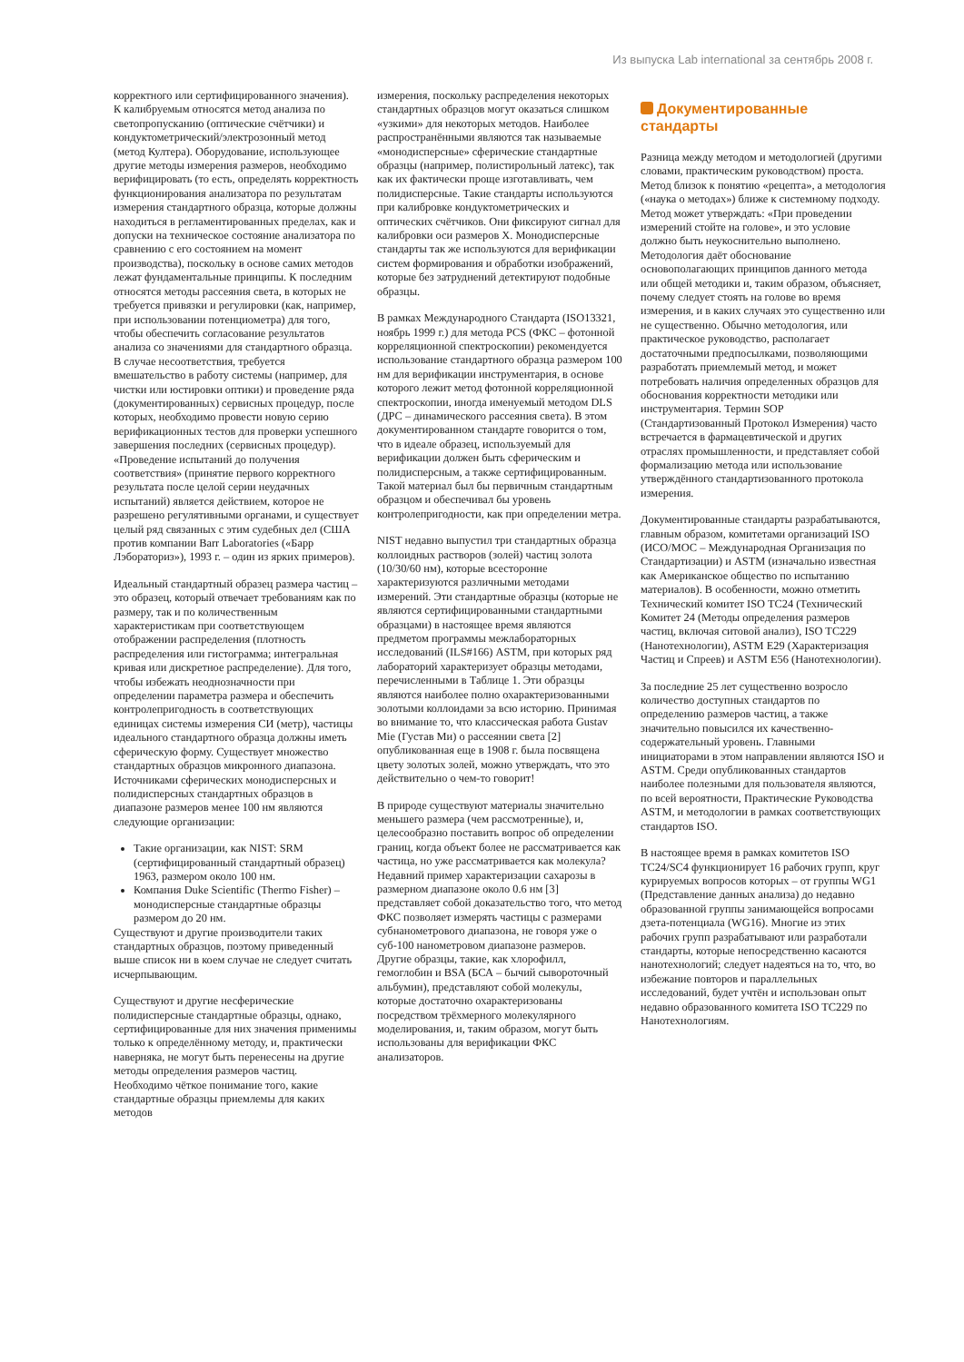Из выпуска Lab international за сентябрь 2008 г.
корректного или сертифицированного значения). К калибруемым относятся метод анализа по светопропусканию (оптические счётчики) и кондуктометрический/электрозонный метод (метод Култера). Оборудование, использующее другие методы измерения размеров, необходимо верифицировать (то есть, определять корректность функционирования анализатора по результатам измерения стандартного образца, которые должны находиться в регламентированных пределах, как и допуски на техническое состояние анализатора по сравнению с его состоянием на момент производства), поскольку в основе самих методов лежат фундаментальные принципы. К последним относятся методы рассеяния света, в которых не требуется привязки и регулировки (как, например, при использовании потенциометра) для того, чтобы обеспечить согласование результатов анализа со значениями для стандартного образца. В случае несоответствия, требуется вмешательство в работу системы (например, для чистки или юстировки оптики) и проведение ряда (документированных) сервисных процедур, после которых, необходимо провести новую серию верификационных тестов для проверки успешного завершения последних (сервисных процедур). «Проведение испытаний до получения соответствия» (принятие первого корректного результата после целой серии неудачных испытаний) является действием, которое не разрешено регулятивными органами, и существует целый ряд связанных с этим судебных дел (США против компании Barr Laboratories («Барр Лэбораториз»), 1993 г. – один из ярких примеров).
Идеальный стандартный образец размера частиц – это образец, который отвечает требованиям как по размеру, так и по количественным характеристикам при соответствующем отображении распределения (плотность распределения или гистограмма; интегральная кривая или дискретное распределение). Для того, чтобы избежать неоднозначности при определении параметра размера и обеспечить контролепригодность в соответствующих единицах системы измерения СИ (метр), частицы идеального стандартного образца должны иметь сферическую форму. Существует множество стандартных образцов микронного диапазона. Источниками сферических монодисперсных и полидисперсных стандартных образцов в диапазоне размеров менее 100 нм являются следующие организации:
Такие организации, как NIST: SRM (сертифицированный стандартный образец) 1963, размером около 100 нм.
Компания Duke Scientific (Thermo Fisher) – монодисперсные стандартные образцы размером до 20 нм.
Существуют и другие производители таких стандартных образцов, поэтому приведенный выше список ни в коем случае не следует считать исчерпывающим.
Существуют и другие несферические полидисперсные стандартные образцы, однако, сертифицированные для них значения применимы только к определённому методу, и, практически наверняка, не могут быть перенесены на другие методы определения размеров частиц. Необходимо чёткое понимание того, какие стандартные образцы приемлемы для каких методов
измерения, поскольку распределения некоторых стандартных образцов могут оказаться слишком «узкими» для некоторых методов. Наиболее распространёнными являются так называемые «монодисперсные» сферические стандартные образцы (например, полистирольный латекс), так как их фактически проще изготавливать, чем полидисперсные. Такие стандарты используются при калибровке кондуктометрических и оптических счётчиков. Они фиксируют сигнал для калибровки оси размеров X. Монодисперсные стандарты так же используются для верификации систем формирования и обработки изображений, которые без затруднений детектируют подобные образцы.
В рамках Международного Стандарта (ISO13321, ноябрь 1999 г.) для метода PCS (ФКС – фотонной корреляционной спектроскопии) рекомендуется использование стандартного образца размером 100 нм для верификации инструментария, в основе которого лежит метод фотонной корреляционной спектроскопии, иногда именуемый методом DLS (ДРС – динамического рассеяния света). В этом документированном стандарте говорится о том, что в идеале образец, используемый для верификации должен быть сферическим и полидисперсным, а также сертифицированным. Такой материал был бы первичным стандартным образцом и обеспечивал бы уровень контролепригодности, как при определении метра.
NIST недавно выпустил три стандартных образца коллоидных растворов (золей) частиц золота (10/30/60 нм), которые всесторонне характеризуются различными методами измерений. Эти стандартные образцы (которые не являются сертифицированными стандартными образцами) в настоящее время являются предметом программы межлабораторных исследований (ILS#166) ASTM, при которых ряд лабораторий характеризует образцы методами, перечисленными в Таблице 1. Эти образцы являются наиболее полно охарактеризованными золотыми коллоидами за всю историю. Принимая во внимание то, что классическая работа Gustav Mie (Густав Ми) о рассеянии света [2] опубликованная еще в 1908 г. была посвящена цвету золотых золей, можно утверждать, что это действительно о чем-то говорит!
В природе существуют материалы значительно меньшего размера (чем рассмотренные), и, целесообразно поставить вопрос об определении границ, когда объект более не рассматривается как частица, но уже рассматривается как молекула? Недавний пример характеризации сахарозы в размерном диапазоне около 0.6 нм [3] представляет собой доказательство того, что метод ФКС позволяет измерять частицы с размерами субнанометрового диапазона, не говоря уже о суб-100 нанометровом диапазоне размеров. Другие образцы, такие, как хлорофилл, гемоглобин и BSA (БСА – бычий сывороточный альбумин), представляют собой молекулы, которые достаточно охарактеризованы посредством трёхмерного молекулярного моделирования, и, таким образом, могут быть использованы для верификации ФКС анализаторов.
Документированные стандарты
Разница между методом и методологией (другими словами, практическим руководством) проста. Метод близок к понятию «рецепта», а методология («наука о методах») ближе к системному подходу. Метод может утверждать: «При проведении измерений стойте на голове», и это условие должно быть неукоснительно выполнено. Методология даёт обоснование основополагающих принципов данного метода или общей методики и, таким образом, объясняет, почему следует стоять на голове во время измерения, и в каких случаях это существенно или не существенно. Обычно методология, или практическое руководство, располагает достаточными предпосылками, позволяющими разработать приемлемый метод, и может потребовать наличия определенных образцов для обоснования корректности методики или инструментария. Термин SOP (Стандартизованный Протокол Измерения) часто встречается в фармацевтической и других отраслях промышленности, и представляет собой формализацию метода или использование утверждённого стандартизованного протокола измерения.
Документированные стандарты разрабатываются, главным образом, комитетами организаций ISO (ИСО/МОС – Международная Организация по Стандартизации) и ASTM (изначально известная как Американское общество по испытанию материалов). В особенности, можно отметить Технический комитет ISO TC24 (Технический Комитет 24 (Методы определения размеров частиц, включая ситовой анализ), ISO TC229 (Нанотехнологии), ASTM E29 (Характеризация Частиц и Спреев) и ASTM E56 (Нанотехнологии).
За последние 25 лет существенно возросло количество доступных стандартов по определению размеров частиц, а также значительно повысился их качественно-содержательный уровень. Главными инициаторами в этом направлении являются ISO и ASTM. Среди опубликованных стандартов наиболее полезными для пользователя являются, по всей вероятности, Практические Руководства ASTM, и методологии в рамках соответствующих стандартов ISO.
В настоящее время в рамках комитетов ISO TC24/SC4 функционирует 16 рабочих групп, круг курируемых вопросов которых – от группы WG1 (Представление данных анализа) до недавно образованной группы занимающейся вопросами дзета-потенциала (WG16). Многие из этих рабочих групп разрабатывают или разработали стандарты, которые непосредственно касаются нанотехнологий; следует надеяться на то, что, во избежание повторов и параллельных исследований, будет учтён и использован опыт недавно образованного комитета ISO TC229 по Нанотехнологиям.